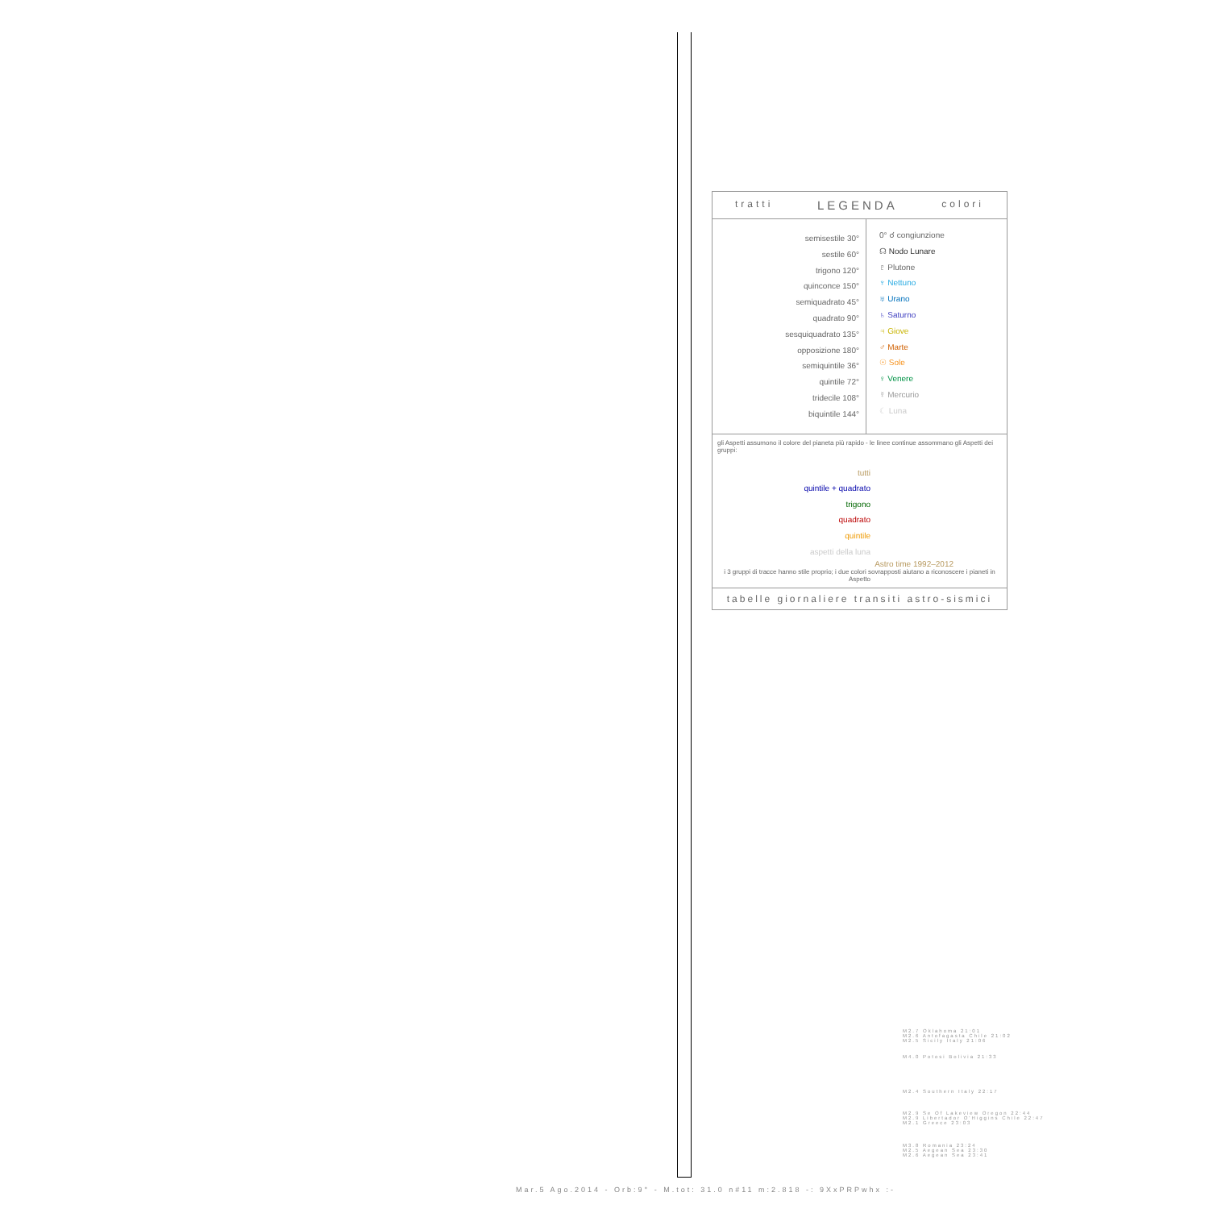tratti LEGENDA colori
semisestile 30°
sestile 60°
trigono 120°
quinconce 150°
semiquadrato 45°
quadrato 90°
sesquiquadrato 135°
opposizione 180°
semiquintile 36°
quintile 72°
tridecile 108°
biquintile 144°
0° ☌ congiunzione
☊ Nodo Lunare
♇ Plutone
♆ Nettuno
♅ Urano
♄ Saturno
♃ Giove
♂ Marte
☉ Sole
♀ Venere
☿ Mercurio
☾ Luna
gli Aspetti assumono il colore del pianeta più rapido - le linee continue assommano gli Aspetti dei gruppi:
tutti
quintile + quadrato
trigono
quadrato
quintile
aspetti della luna
Astro time 1992–2012
i 3 gruppi di tracce hanno stile proprio; i due colori sovrapposti aiutano a riconoscere i pianeti in Aspetto
tabelle giornaliere transiti astro-sismici
M2.7 Oklahoma 21:01
M2.6 Antofagasta Chile 21:02
M2.5 Sicily Italy 21:06
M4.0 Potosi Bolivia 21:33
M2.4 Southern Italy 22:17
M2.9 Se Of Lakeview Oregon 22:44
M2.9 Libertador O'Higgins Chile 22:47
M2.1 Greece 23:03
M3.8 Romania 23:24
M2.5 Aegean Sea 23:30
M2.6 Aegean Sea 23:41
Mar.5 Ago.2014 - Orb:9° - M.tot: 31.0 n#11 m:2.818 -: 9XxPRPwhx :-